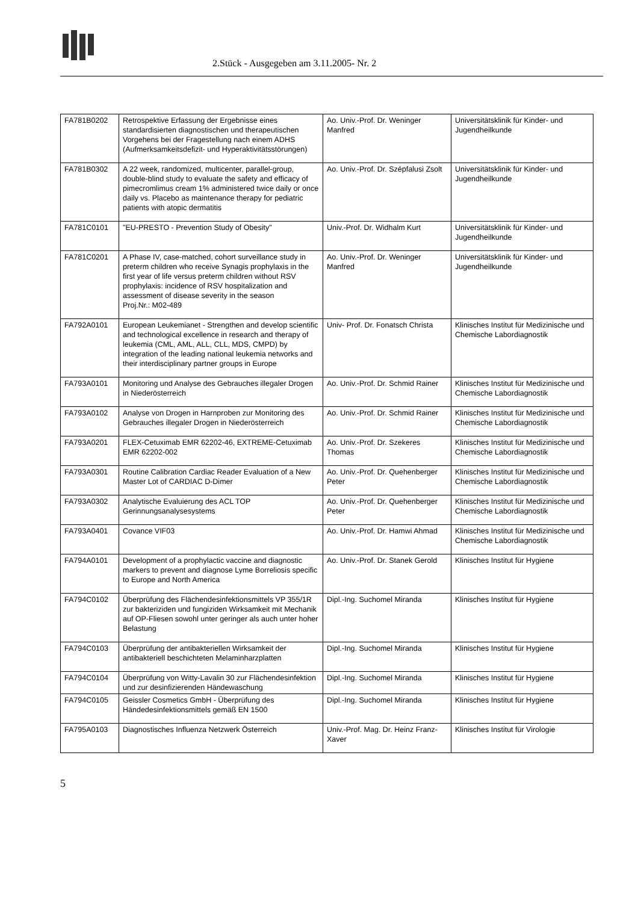2.Stück - Ausgegeben am 3.11.2005- Nr. 2
| FA781B0202 | Retrospektive Erfassung der Ergebnisse eines standardisierten diagnostischen und therapeutischen Vorgehens bei der Fragestellung nach einem ADHS (Aufmerksamkeitsdefizit- und Hyperaktivitätsstörungen) | Ao. Univ.-Prof. Dr. Weninger Manfred | Universitätsklinik für Kinder- und Jugendheilkunde |
| FA781B0302 | A 22 week, randomized, multicenter, parallel-group, double-blind study to evaluate the safety and efficacy of pimecromlimus cream 1% administered twice daily or once daily vs. Placebo as maintenance therapy for pediatric patients with atopic dermatitis | Ao. Univ.-Prof. Dr. Szépfalusi Zsolt | Universitätsklinik für Kinder- und Jugendheilkunde |
| FA781C0101 | "EU-PRESTO - Prevention Study of Obesity" | Univ.-Prof. Dr. Widhalm Kurt | Universitätsklinik für Kinder- und Jugendheilkunde |
| FA781C0201 | A Phase IV, case-matched, cohort surveillance study in preterm children who receive Synagis prophylaxis in the first year of life versus preterm children without RSV prophylaxis: incidence of RSV hospitalization and assessment of disease severity in the season Proj.Nr.: M02-489 | Ao. Univ.-Prof. Dr. Weninger Manfred | Universitätsklinik für Kinder- und Jugendheilkunde |
| FA792A0101 | European Leukemianet - Strengthen and develop scientific and technological excellence in research and therapy of leukemia (CML, AML, ALL, CLL, MDS, CMPD) by integration of the leading national leukemia networks and their interdisciplinary partner groups in Europe | Univ- Prof. Dr. Fonatsch Christa | Klinisches Institut für Medizinische und Chemische Labordiagnostik |
| FA793A0101 | Monitoring und Analyse des Gebrauches illegaler Drogen in Niederösterreich | Ao. Univ.-Prof. Dr. Schmid Rainer | Klinisches Institut für Medizinische und Chemische Labordiagnostik |
| FA793A0102 | Analyse von Drogen in Harnproben zur Monitoring des Gebrauches illegaler Drogen in Niederösterreich | Ao. Univ.-Prof. Dr. Schmid Rainer | Klinisches Institut für Medizinische und Chemische Labordiagnostik |
| FA793A0201 | FLEX-Cetuximab EMR 62202-46, EXTREME-Cetuximab EMR 62202-002 | Ao. Univ.-Prof. Dr. Szekeres Thomas | Klinisches Institut für Medizinische und Chemische Labordiagnostik |
| FA793A0301 | Routine Calibration Cardiac Reader Evaluation of a New Master Lot of CARDIAC D-Dimer | Ao. Univ.-Prof. Dr. Quehenberger Peter | Klinisches Institut für Medizinische und Chemische Labordiagnostik |
| FA793A0302 | Analytische Evaluierung des ACL TOP Gerinnungsanalysesystems | Ao. Univ.-Prof. Dr. Quehenberger Peter | Klinisches Institut für Medizinische und Chemische Labordiagnostik |
| FA793A0401 | Covance VIF03 | Ao. Univ.-Prof. Dr. Hamwi Ahmad | Klinisches Institut für Medizinische und Chemische Labordiagnostik |
| FA794A0101 | Development of a prophylactic vaccine and diagnostic markers to prevent and diagnose Lyme Borreliosis specific to Europe and North America | Ao. Univ.-Prof. Dr. Stanek Gerold | Klinisches Institut für Hygiene |
| FA794C0102 | Überprüfung des Flächendesinfektionsmittels VP 355/1R zur bakteriziden und fungiziden Wirksamkeit mit Mechanik auf OP-Fliesen sowohl unter geringer als auch unter hoher Belastung | Dipl.-Ing. Suchomel Miranda | Klinisches Institut für Hygiene |
| FA794C0103 | Überprüfung der antibakteriellen Wirksamkeit der antibakteriell beschichteten Melaminharzplatten | Dipl.-Ing. Suchomel Miranda | Klinisches Institut für Hygiene |
| FA794C0104 | Überprüfung von Witty-Lavalin 30 zur Flächendesinfektion und zur desinfizierenden Händewaschung | Dipl.-Ing. Suchomel Miranda | Klinisches Institut für Hygiene |
| FA794C0105 | Geissler Cosmetics GmbH - Überprüfung des Händedesinfektionsmittels gemäß EN 1500 | Dipl.-Ing. Suchomel Miranda | Klinisches Institut für Hygiene |
| FA795A0103 | Diagnostisches Influenza Netzwerk Österreich | Univ.-Prof. Mag. Dr. Heinz Franz-Xaver | Klinisches Institut für Virologie |
5